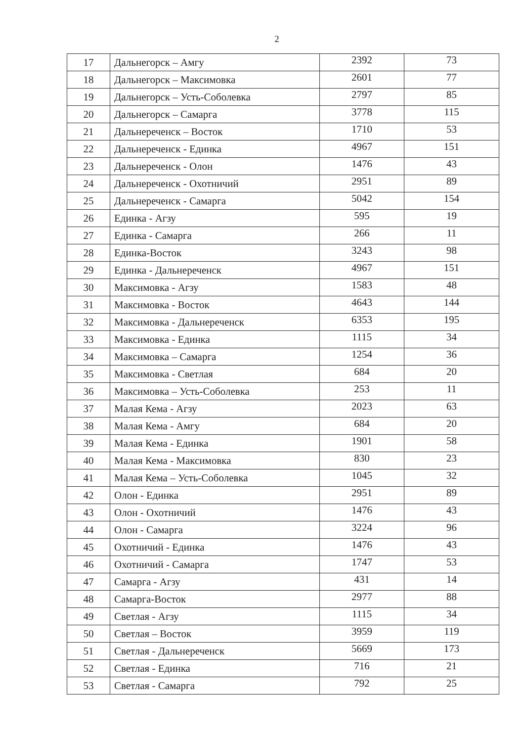2
| 17 | Дальнегорск – Амгу | 2392 | 73 |
| 18 | Дальнегорск – Максимовка | 2601 | 77 |
| 19 | Дальнегорск – Усть-Соболевка | 2797 | 85 |
| 20 | Дальнегорск – Самарга | 3778 | 115 |
| 21 | Дальнереченск – Восток | 1710 | 53 |
| 22 | Дальнереченск - Единка | 4967 | 151 |
| 23 | Дальнереченск - Олон | 1476 | 43 |
| 24 | Дальнереченск - Охотничий | 2951 | 89 |
| 25 | Дальнереченск - Самарга | 5042 | 154 |
| 26 | Единка - Агзу | 595 | 19 |
| 27 | Единка - Самарга | 266 | 11 |
| 28 | Единка-Восток | 3243 | 98 |
| 29 | Единка - Дальнереченск | 4967 | 151 |
| 30 | Максимовка - Агзу | 1583 | 48 |
| 31 | Максимовка - Восток | 4643 | 144 |
| 32 | Максимовка - Дальнереченск | 6353 | 195 |
| 33 | Максимовка - Единка | 1115 | 34 |
| 34 | Максимовка – Самарга | 1254 | 36 |
| 35 | Максимовка - Светлая | 684 | 20 |
| 36 | Максимовка – Усть-Соболевка | 253 | 11 |
| 37 | Малая Кема - Агзу | 2023 | 63 |
| 38 | Малая Кема - Амгу | 684 | 20 |
| 39 | Малая Кема - Единка | 1901 | 58 |
| 40 | Малая Кема - Максимовка | 830 | 23 |
| 41 | Малая Кема – Усть-Соболевка | 1045 | 32 |
| 42 | Олон - Единка | 2951 | 89 |
| 43 | Олон - Охотничий | 1476 | 43 |
| 44 | Олон - Самарга | 3224 | 96 |
| 45 | Охотничий - Единка | 1476 | 43 |
| 46 | Охотничий - Самарга | 1747 | 53 |
| 47 | Самарга - Агзу | 431 | 14 |
| 48 | Самарга-Восток | 2977 | 88 |
| 49 | Светлая - Агзу | 1115 | 34 |
| 50 | Светлая – Восток | 3959 | 119 |
| 51 | Светлая - Дальнереченск | 5669 | 173 |
| 52 | Светлая - Единка | 716 | 21 |
| 53 | Светлая - Самарга | 792 | 25 |